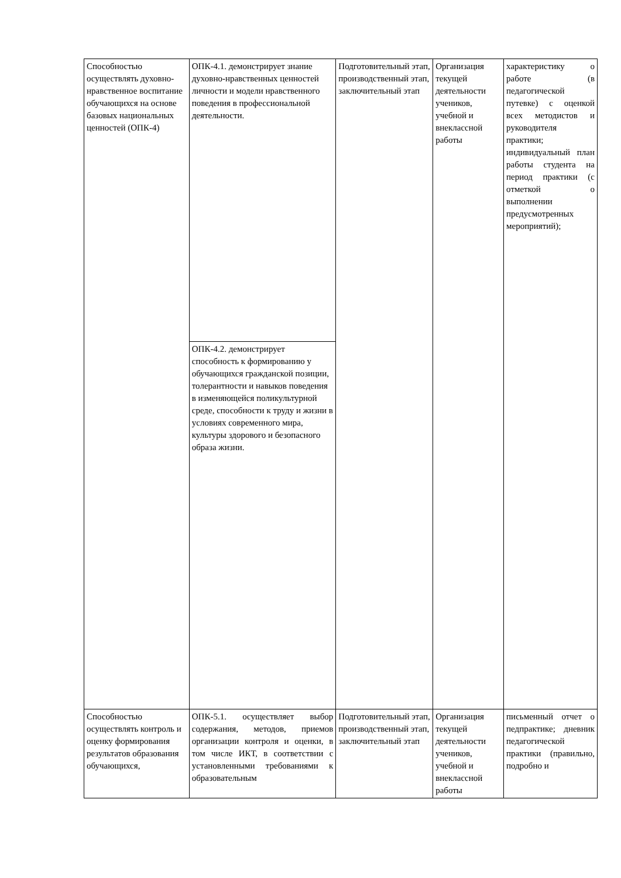| Способностью осуществлять духовно-нравственное воспитание обучающихся на основе базовых национальных ценностей (ОПК-4) | ОПК-4.1. демонстрирует знание духовно-нравственных ценностей личности и модели нравственного поведения в профессиональной деятельности. | Подготовительный этап, производственный этап, заключительный этап | Организация текущей деятельности учеников, учебной и внеклассной работы | характеристику о работе (в педагогической путевке) с оценкой всех методистов и руководителя практики; индивидуальный план работы студента на период практики (с отметкой о выполнении предусмотренных мероприятий); |
| | ОПК-4.2. демонстрирует способность к формированию у обучающихся гражданской позиции, толерантности и навыков поведения в изменяющейся поликультурной среде, способности к труду и жизни в условиях современного мира, культуры здорового и безопасного образа жизни. | | | |
| Способностью осуществлять контроль и оценку формирования результатов образования обучающихся, | ОПК-5.1. осуществляет выбор содержания, методов, приемов организации контроля и оценки, в том числе ИКТ, в соответствии с установленными требованиями к образовательным | Подготовительный этап, производственный этап, заключительный этап | Организация текущей деятельности учеников, учебной и внеклассной работы | письменный отчет о педпрактике; дневник педагогической практики (правильно, подробно и |